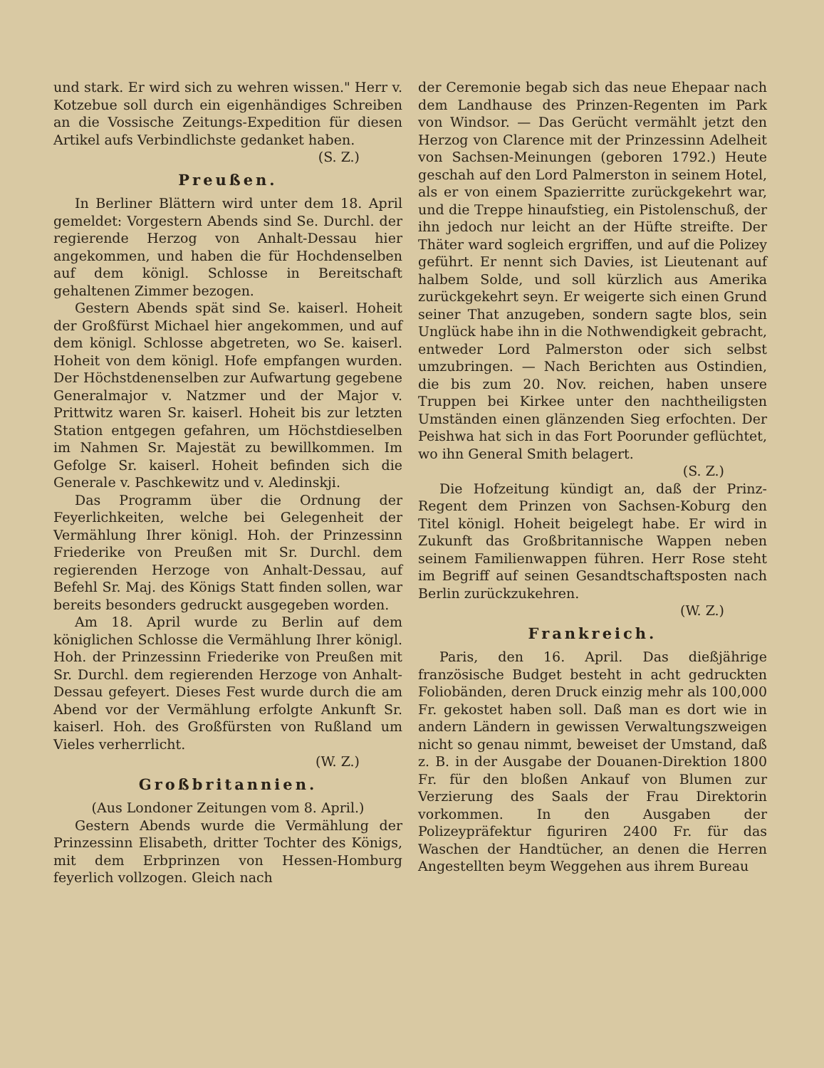und stark. Er wird sich zu wehren wissen." Herr v. Kotzebue soll durch ein eigenhändiges Schreiben an die Vossische Zeitungs-Expedition für diesen Artikel aufs Verbindlichste gedanket haben.
(S. Z.)
Preußen.
In Berliner Blättern wird unter dem 18. April gemeldet: Vorgestern Abends sind Se. Durchl. der regierende Herzog von Anhalt-Dessau hier angekommen, und haben die für Hochdenselben auf dem königl. Schlosse in Bereitschaft gehaltenen Zimmer bezogen.
Gestern Abends spät sind Se. kaiserl. Hoheit der Großfürst Michael hier angekommen, und auf dem königl. Schlosse abgetreten, wo Se. kaiserl. Hoheit von dem königl. Hofe empfangen wurden. Der Höchstdenenselben zur Aufwartung gegebene Generalmajor v. Natzmer und der Major v. Prittwitz waren Sr. kaiserl. Hoheit bis zur letzten Station entgegen gefahren, um Höchstdieselben im Nahmen Sr. Majestät zu bewillkommen. Im Gefolge Sr. kaiserl. Hoheit befinden sich die Generale v. Paschkewitz und v. Aledinskji.
Das Programm über die Ordnung der Feyerlichkeiten, welche bei Gelegenheit der Vermählung Ihrer königl. Hoh. der Prinzessinn Friederike von Preußen mit Sr. Durchl. dem regierenden Herzoge von Anhalt-Dessau, auf Befehl Sr. Maj. des Königs Statt finden sollen, war bereits besonders gedruckt ausgegeben worden.
Am 18. April wurde zu Berlin auf dem königlichen Schlosse die Vermählung Ihrer königl. Hoh. der Prinzessinn Friederike von Preußen mit Sr. Durchl. dem regierenden Herzoge von Anhalt-Dessau gefeyert. Dieses Fest wurde durch die am Abend vor der Vermählung erfolgte Ankunft Sr. kaiserl. Hoh. des Großfürsten von Rußland um Vieles verherrlicht.
(W. Z.)
Großbritannien.
(Aus Londoner Zeitungen vom 8. April.)
Gestern Abends wurde die Vermählung der Prinzessinn Elisabeth, dritter Tochter des Königs, mit dem Erbprinzen von Hessen-Homburg feyerlich vollzogen. Gleich nach
der Ceremonie begab sich das neue Ehepaar nach dem Landhause des Prinzen-Regenten im Park von Windsor. — Das Gerücht vermählt jetzt den Herzog von Clarence mit der Prinzessinn Adelheit von Sachsen-Meinungen (geboren 1792.) Heute geschah auf den Lord Palmerston in seinem Hotel, als er von einem Spazierritte zurückgekehrt war, und die Treppe hinaufstieg, ein Pistolenschuß, der ihn jedoch nur leicht an der Hüfte streifte. Der Thäter ward sogleich ergriffen, und auf die Polizey geführt. Er nennt sich Davies, ist Lieutenant auf halbem Solde, und soll kürzlich aus Amerika zurückgekehrt seyn. Er weigerte sich einen Grund seiner That anzugeben, sondern sagte blos, sein Unglück habe ihn in die Nothwendigkeit gebracht, entweder Lord Palmerston oder sich selbst umzubringen. — Nach Berichten aus Ostindien, die bis zum 20. Nov. reichen, haben unsere Truppen bei Kirkee unter den nachtheiligsten Umständen einen glänzenden Sieg erfochten. Der Peishwa hat sich in das Fort Poorunder geflüchtet, wo ihn General Smith belagert.
(S. Z.)
Die Hofzeitung kündigt an, daß der Prinz-Regent dem Prinzen von Sachsen-Koburg den Titel königl. Hoheit beigelegt habe. Er wird in Zukunft das Großbritannische Wappen neben seinem Familienwappen führen. Herr Rose steht im Begriff auf seinen Gesandtschaftsposten nach Berlin zurückzukehren.
(W. Z.)
Frankreich.
Paris, den 16. April. Das dießjährige französische Budget besteht in acht gedruckten Foliobänden, deren Druck einzig mehr als 100,000 Fr. gekostet haben soll. Daß man es dort wie in andern Ländern in gewissen Verwaltungszweigen nicht so genau nimmt, beweiset der Umstand, daß z. B. in der Ausgabe der Douanen-Direktion 1800 Fr. für den bloßen Ankauf von Blumen zur Verzierung des Saals der Frau Direktorin vorkommen. In den Ausgaben der Polizeypräfektur figuriren 2400 Fr. für das Waschen der Handtücher, an denen die Herren Angestellten beym Weggehen aus ihrem Bureau